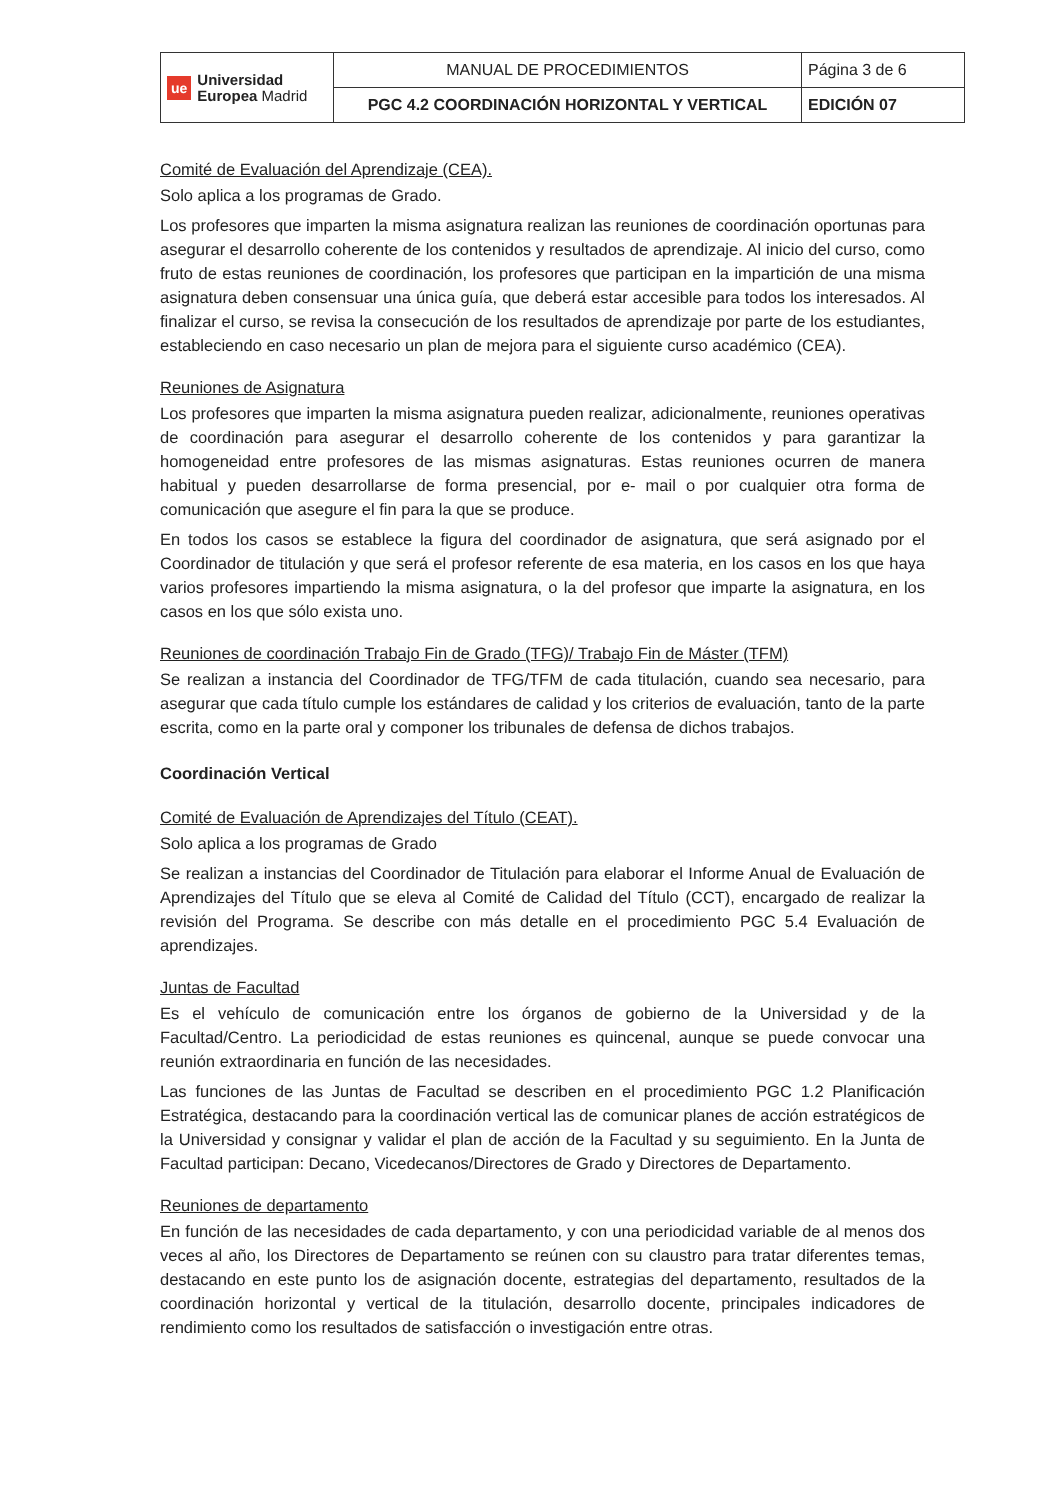| ue Universidad Europea Madrid | MANUAL DE PROCEDIMIENTOS | Página 3 de 6 |
| | PGC 4.2 COORDINACIÓN HORIZONTAL Y VERTICAL | EDICIÓN 07 |
Comité de Evaluación del Aprendizaje (CEA).
Solo aplica a los programas de Grado.
Los profesores que imparten la misma asignatura realizan las reuniones de coordinación oportunas para asegurar el desarrollo coherente de los contenidos y resultados de aprendizaje. Al inicio del curso, como fruto de estas reuniones de coordinación, los profesores que participan en la impartición de una misma asignatura deben consensuar una única guía, que deberá estar accesible para todos los interesados. Al finalizar el curso, se revisa la consecución de los resultados de aprendizaje por parte de los estudiantes, estableciendo en caso necesario un plan de mejora para el siguiente curso académico (CEA).
Reuniones de Asignatura
Los profesores que imparten la misma asignatura pueden realizar, adicionalmente, reuniones operativas de coordinación para asegurar el desarrollo coherente de los contenidos y para garantizar la homogeneidad entre profesores de las mismas asignaturas. Estas reuniones ocurren de manera habitual y pueden desarrollarse de forma presencial, por e- mail o por cualquier otra forma de comunicación que asegure el fin para la que se produce.
En todos los casos se establece la figura del coordinador de asignatura, que será asignado por el Coordinador de titulación y que será el profesor referente de esa materia, en los casos en los que haya varios profesores impartiendo la misma asignatura, o la del profesor que imparte la asignatura, en los casos en los que sólo exista uno.
Reuniones de coordinación Trabajo Fin de Grado (TFG)/ Trabajo Fin de Máster (TFM)
Se realizan a instancia del Coordinador de TFG/TFM de cada titulación, cuando sea necesario, para asegurar que cada título cumple los estándares de calidad y los criterios de evaluación, tanto de la parte escrita, como en la parte oral y componer los tribunales de defensa de dichos trabajos.
Coordinación Vertical
Comité de Evaluación de Aprendizajes del Título (CEAT).
Solo aplica a los programas de Grado
Se realizan a instancias del Coordinador de Titulación para elaborar el Informe Anual de Evaluación de Aprendizajes del Título que se eleva al Comité de Calidad del Título (CCT), encargado de realizar la revisión del Programa. Se describe con más detalle en el procedimiento PGC 5.4 Evaluación de aprendizajes.
Juntas de Facultad
Es el vehículo de comunicación entre los órganos de gobierno de la Universidad y de la Facultad/Centro. La periodicidad de estas reuniones es quincenal, aunque se puede convocar una reunión extraordinaria en función de las necesidades.
Las funciones de las Juntas de Facultad se describen en el procedimiento PGC 1.2 Planificación Estratégica, destacando para la coordinación vertical las de comunicar planes de acción estratégicos de la Universidad y consignar y validar el plan de acción de la Facultad y su seguimiento. En la Junta de Facultad participan: Decano, Vicedecanos/Directores de Grado y Directores de Departamento.
Reuniones de departamento
En función de las necesidades de cada departamento, y con una periodicidad variable de al menos dos veces al año, los Directores de Departamento se reúnen con su claustro para tratar diferentes temas, destacando en este punto los de asignación docente, estrategias del departamento, resultados de la coordinación horizontal y vertical de la titulación, desarrollo docente, principales indicadores de rendimiento como los resultados de satisfacción o investigación entre otras.